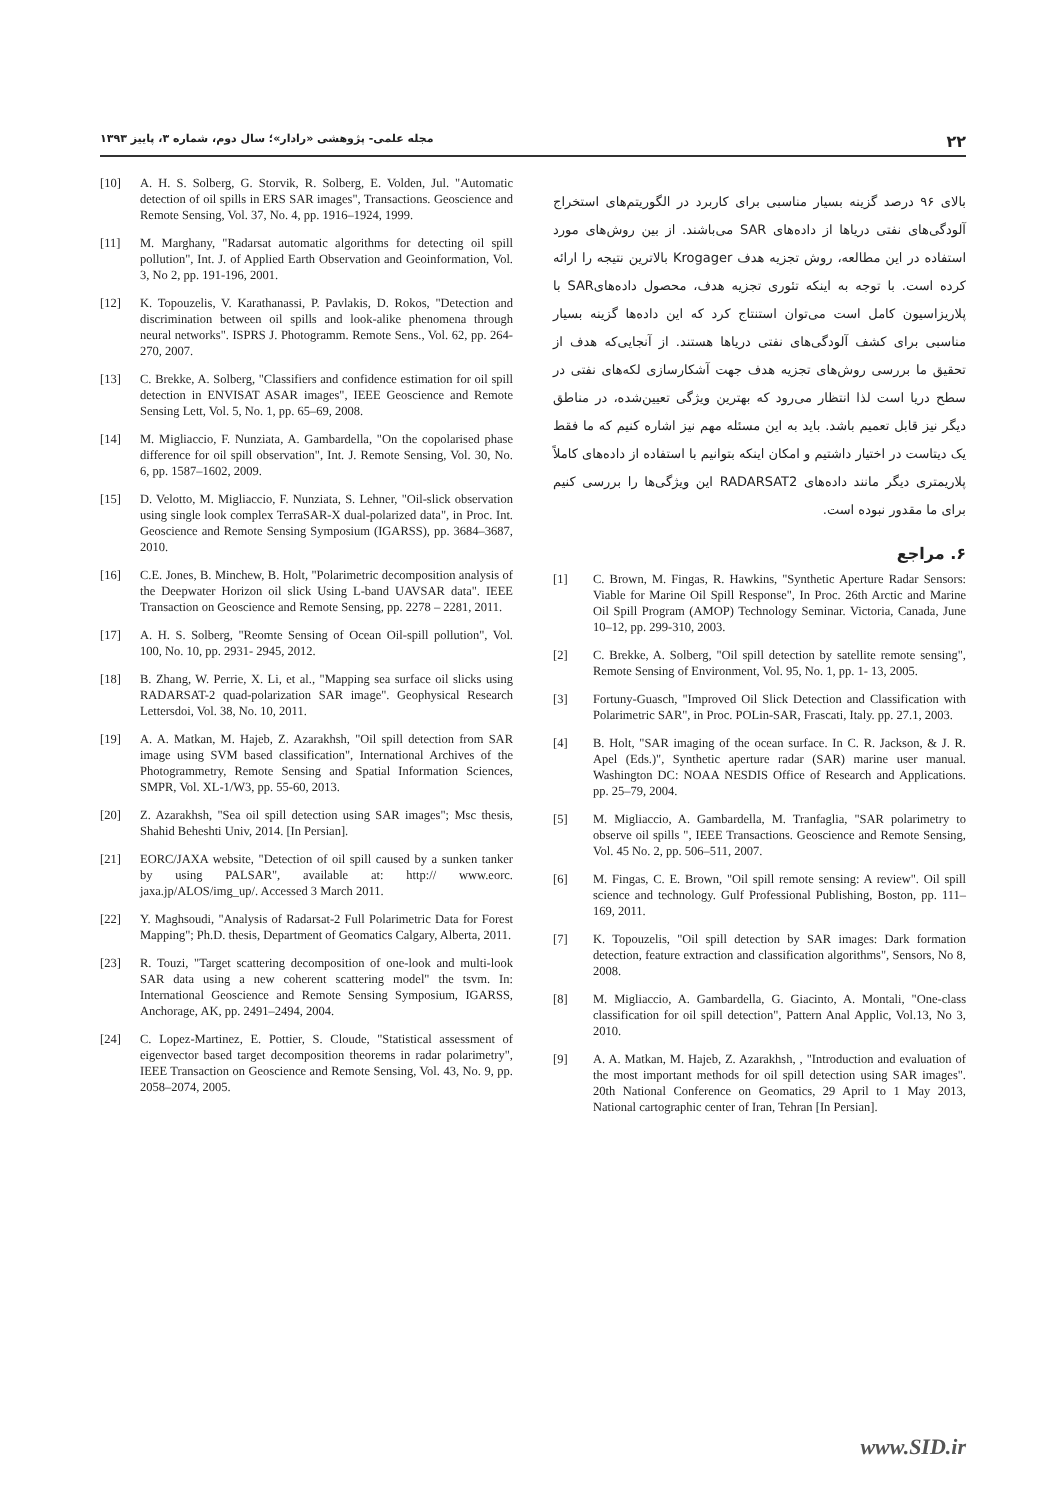مجله علمی- پژوهشی «رادار»؛ سال دوم، شماره ۳، پاییز ۱۳۹۳
۲۲
بالای ۹۶ درصد گزینه بسیار مناسبی برای کاربرد در الگوریتم‌های استخراج آلودگی‌های نفتی دریاها از داده‌های SAR می‌باشند. از بین روش‌های مورد استفاده در این مطالعه، روش تجزیه هدف Krogager بالاترین نتیجه را ارائه کرده است. با توجه به اینکه تئوری تجزیه هدف، محصول داده‌هایSAR با پلاریزاسیون کامل است می‌توان استنتاج کرد که این داده‌ها گزینه بسیار مناسبی برای کشف آلودگی‌های نفتی دریاها هستند. از آنجایی‌که هدف از تحقیق ما بررسی روش‌های تجزیه هدف جهت آشکارسازی لکه‌های نفتی در سطح دریا است لذا انتظار می‌رود که بهترین ویژگی تعیین‌شده، در مناطق دیگر نیز قابل تعمیم باشد. باید به این مسئله مهم نیز اشاره کنیم که ما فقط یک دیتاست در اختیار داشتیم و امکان اینکه بتوانیم با استفاده از داده‌های کاملاً پلاریمتری دیگر مانند داده‌های RADARSAT2 این ویژگی‌ها را بررسی کنیم برای ما مقدور نبوده است.
۶. مراجع
[1] C. Brown, M. Fingas, R. Hawkins, "Synthetic Aperture Radar Sensors: Viable for Marine Oil Spill Response", In Proc. 26th Arctic and Marine Oil Spill Program (AMOP) Technology Seminar. Victoria, Canada, June 10–12, pp. 299-310, 2003.
[2] C. Brekke, A. Solberg, "Oil spill detection by satellite remote sensing", Remote Sensing of Environment, Vol. 95, No. 1, pp. 1- 13, 2005.
[3] Fortuny-Guasch, "Improved Oil Slick Detection and Classification with Polarimetric SAR", in Proc. POLin-SAR, Frascati, Italy. pp. 27.1, 2003.
[4] B. Holt, "SAR imaging of the ocean surface. In C. R. Jackson, & J. R. Apel (Eds.)", Synthetic aperture radar (SAR) marine user manual. Washington DC: NOAA NESDIS Office of Research and Applications. pp. 25–79, 2004.
[5] M. Migliaccio, A. Gambardella, M. Tranfaglia, "SAR polarimetry to observe oil spills ", IEEE Transactions. Geoscience and Remote Sensing, Vol. 45 No. 2, pp. 506–511, 2007.
[6] M. Fingas, C. E. Brown, "Oil spill remote sensing: A review". Oil spill science and technology. Gulf Professional Publishing, Boston, pp. 111–169, 2011.
[7] K. Topouzelis, "Oil spill detection by SAR images: Dark formation detection, feature extraction and classification algorithms", Sensors, No 8, 2008.
[8] M. Migliaccio, A. Gambardella, G. Giacinto, A. Montali, "One-class classification for oil spill detection", Pattern Anal Applic, Vol.13, No 3, 2010.
[9] A. A. Matkan, M. Hajeb, Z. Azarakhsh, , "Introduction and evaluation of the most important methods for oil spill detection using SAR images". 20th National Conference on Geomatics, 29 April to 1 May 2013, National cartographic center of Iran, Tehran [In Persian].
[10] A. H. S. Solberg, G. Storvik, R. Solberg, E. Volden, Jul. "Automatic detection of oil spills in ERS SAR images", Transactions. Geoscience and Remote Sensing, Vol. 37, No. 4, pp. 1916–1924, 1999.
[11] M. Marghany, "Radarsat automatic algorithms for detecting oil spill pollution", Int. J. of Applied Earth Observation and Geoinformation, Vol. 3, No 2, pp. 191-196, 2001.
[12] K. Topouzelis, V. Karathanassi, P. Pavlakis, D. Rokos, "Detection and discrimination between oil spills and look-alike phenomena through neural networks". ISPRS J. Photogramm. Remote Sens., Vol. 62, pp. 264-270, 2007.
[13] C. Brekke, A. Solberg, "Classifiers and confidence estimation for oil spill detection in ENVISAT ASAR images", IEEE Geoscience and Remote Sensing Lett, Vol. 5, No. 1, pp. 65–69, 2008.
[14] M. Migliaccio, F. Nunziata, A. Gambardella, "On the copolarised phase difference for oil spill observation", Int. J. Remote Sensing, Vol. 30, No. 6, pp. 1587–1602, 2009.
[15] D. Velotto, M. Migliaccio, F. Nunziata, S. Lehner, "Oil-slick observation using single look complex TerraSAR-X dual-polarized data", in Proc. Int. Geoscience and Remote Sensing Symposium (IGARSS), pp. 3684–3687, 2010.
[16] C.E. Jones, B. Minchew, B. Holt, "Polarimetric decomposition analysis of the Deepwater Horizon oil slick Using L-band UAVSAR data". IEEE Transaction on Geoscience and Remote Sensing, pp. 2278 – 2281, 2011.
[17] A. H. S. Solberg, "Reomte Sensing of Ocean Oil-spill pollution", Vol. 100, No. 10, pp. 2931- 2945, 2012.
[18] B. Zhang, W. Perrie, X. Li, et al., "Mapping sea surface oil slicks using RADARSAT-2 quad-polarization SAR image". Geophysical Research Lettersdoi, Vol. 38, No. 10, 2011.
[19] A. A. Matkan, M. Hajeb, Z. Azarakhsh, "Oil spill detection from SAR image using SVM based classification", International Archives of the Photogrammetry, Remote Sensing and Spatial Information Sciences, SMPR, Vol. XL-1/W3, pp. 55-60, 2013.
[20] Z. Azarakhsh, "Sea oil spill detection using SAR images"; Msc thesis, Shahid Beheshti Univ, 2014. [In Persian].
[21] EORC/JAXA website, "Detection of oil spill caused by a sunken tanker by using PALSAR", available at: http:// www.eorc. jaxa.jp/ALOS/img_up/. Accessed 3 March 2011.
[22] Y. Maghsoudi, "Analysis of Radarsat-2 Full Polarimetric Data for Forest Mapping"; Ph.D. thesis, Department of Geomatics Calgary, Alberta, 2011.
[23] R. Touzi, "Target scattering decomposition of one-look and multi-look SAR data using a new coherent scattering model" the tsvm. In: International Geoscience and Remote Sensing Symposium, IGARSS, Anchorage, AK, pp. 2491–2494, 2004.
[24] C. Lopez-Martinez, E. Pottier, S. Cloude, "Statistical assessment of eigenvector based target decomposition theorems in radar polarimetry", IEEE Transaction on Geoscience and Remote Sensing, Vol. 43, No. 9, pp. 2058–2074, 2005.
www.SID.ir